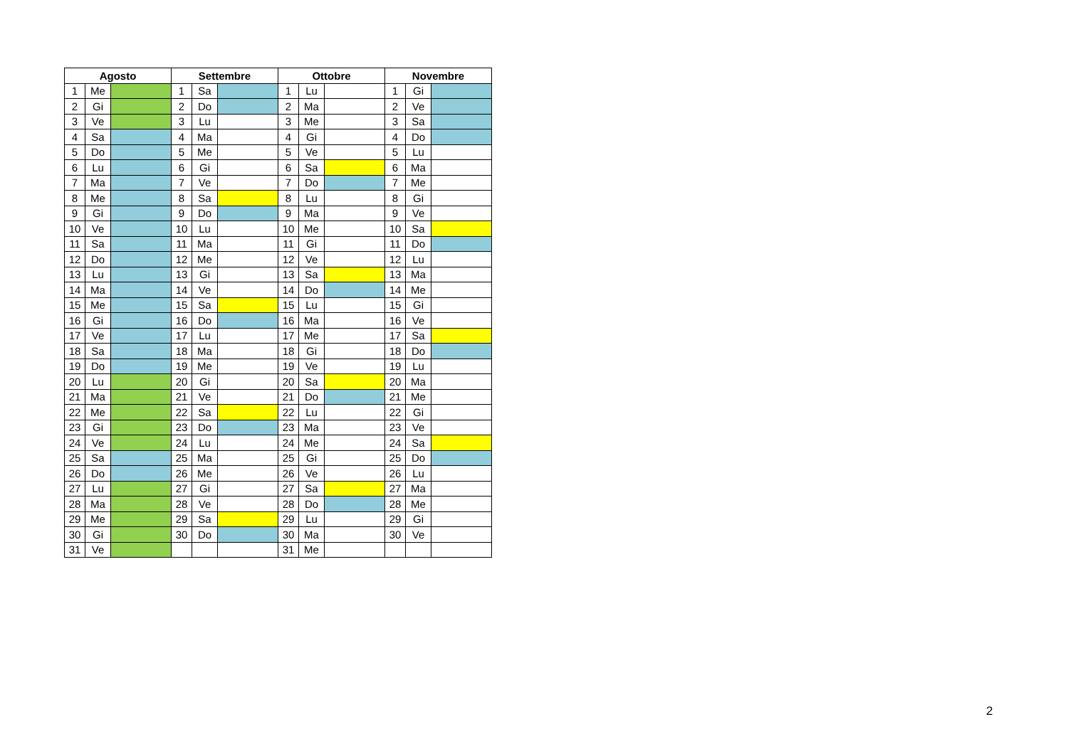| Agosto | | | Settembre | | | Ottobre | | | Novembre | | |
| --- | --- | --- | --- | --- | --- | --- | --- | --- | --- | --- | --- |
| 1 | Me | | 1 | Sa | | 1 | Lu | | 1 | Gi | |
| 2 | Gi | | 2 | Do | | 2 | Ma | | 2 | Ve | |
| 3 | Ve | | 3 | Lu | | 3 | Me | | 3 | Sa | |
| 4 | Sa | | 4 | Ma | | 4 | Gi | | 4 | Do | |
| 5 | Do | | 5 | Me | | 5 | Ve | | 5 | Lu | |
| 6 | Lu | | 6 | Gi | | 6 | Sa | | 6 | Ma | |
| 7 | Ma | | 7 | Ve | | 7 | Do | | 7 | Me | |
| 8 | Me | | 8 | Sa | | 8 | Lu | | 8 | Gi | |
| 9 | Gi | | 9 | Do | | 9 | Ma | | 9 | Ve | |
| 10 | Ve | | 10 | Lu | | 10 | Me | | 10 | Sa | |
| 11 | Sa | | 11 | Ma | | 11 | Gi | | 11 | Do | |
| 12 | Do | | 12 | Me | | 12 | Ve | | 12 | Lu | |
| 13 | Lu | | 13 | Gi | | 13 | Sa | | 13 | Ma | |
| 14 | Ma | | 14 | Ve | | 14 | Do | | 14 | Me | |
| 15 | Me | | 15 | Sa | | 15 | Lu | | 15 | Gi | |
| 16 | Gi | | 16 | Do | | 16 | Ma | | 16 | Ve | |
| 17 | Ve | | 17 | Lu | | 17 | Me | | 17 | Sa | |
| 18 | Sa | | 18 | Ma | | 18 | Gi | | 18 | Do | |
| 19 | Do | | 19 | Me | | 19 | Ve | | 19 | Lu | |
| 20 | Lu | | 20 | Gi | | 20 | Sa | | 20 | Ma | |
| 21 | Ma | | 21 | Ve | | 21 | Do | | 21 | Me | |
| 22 | Me | | 22 | Sa | | 22 | Lu | | 22 | Gi | |
| 23 | Gi | | 23 | Do | | 23 | Ma | | 23 | Ve | |
| 24 | Ve | | 24 | Lu | | 24 | Me | | 24 | Sa | |
| 25 | Sa | | 25 | Ma | | 25 | Gi | | 25 | Do | |
| 26 | Do | | 26 | Me | | 26 | Ve | | 26 | Lu | |
| 27 | Lu | | 27 | Gi | | 27 | Sa | | 27 | Ma | |
| 28 | Ma | | 28 | Ve | | 28 | Do | | 28 | Me | |
| 29 | Me | | 29 | Sa | | 29 | Lu | | 29 | Gi | |
| 30 | Gi | | 30 | Do | | 30 | Ma | | 30 | Ve | |
| 31 | Ve | | | | | 31 | Me | | | | |
2